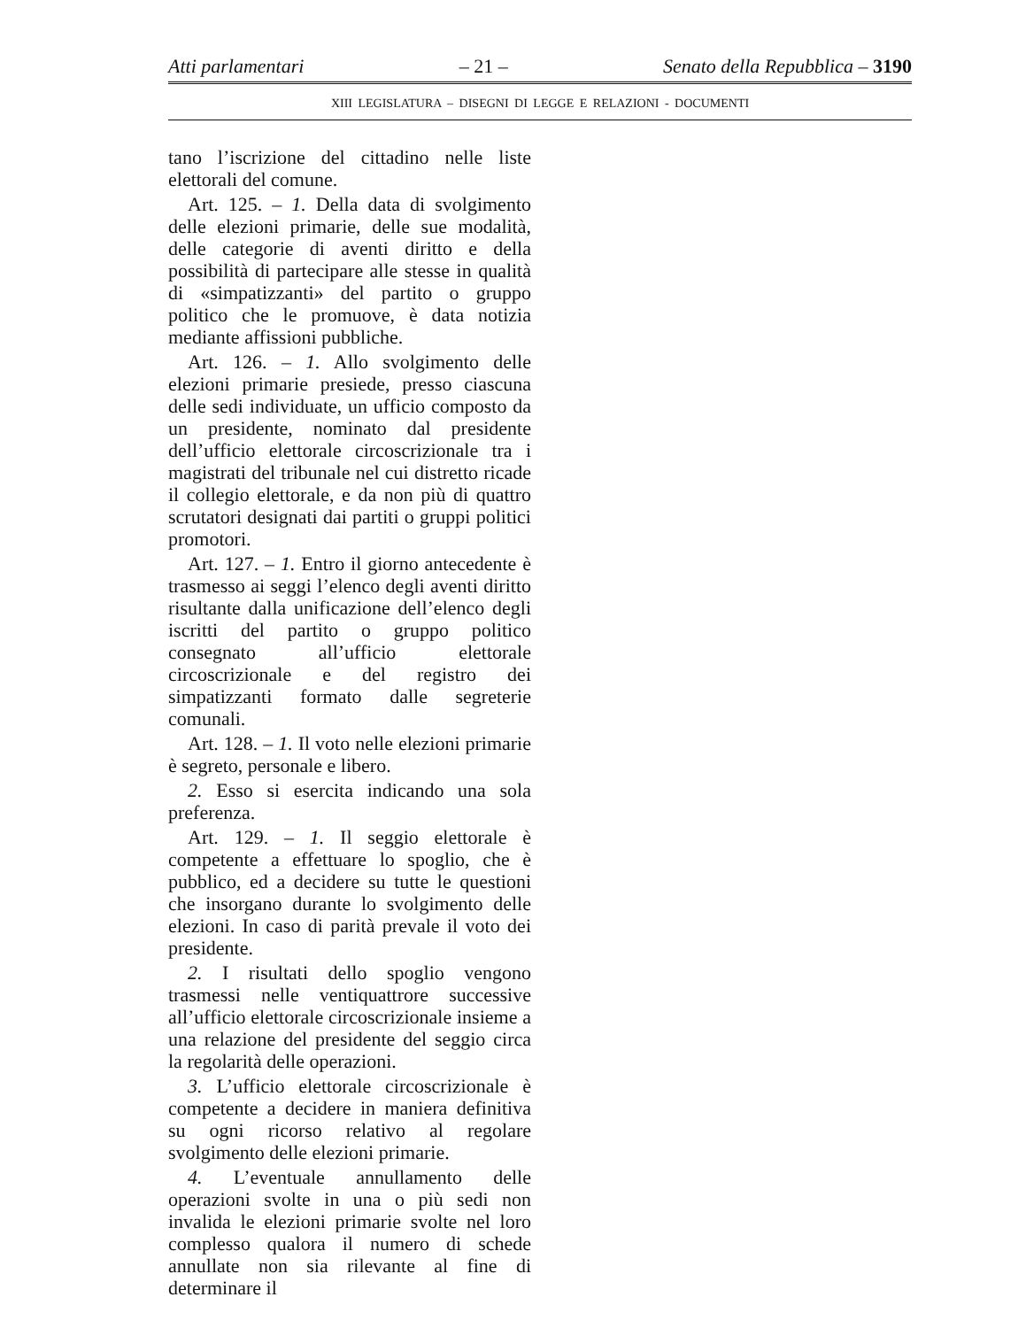Atti parlamentari – 21 – Senato della Repubblica – 3190
XIII LEGISLATURA – DISEGNI DI LEGGE E RELAZIONI - DOCUMENTI
tano l’iscrizione del cittadino nelle liste elettorali del comune.
Art. 125. – 1. Della data di svolgimento delle elezioni primarie, delle sue modalità, delle categorie di aventi diritto e della possibilità di partecipare alle stesse in qualità di «simpatizzanti» del partito o gruppo politico che le promuove, è data notizia mediante affissioni pubbliche.
Art. 126. – 1. Allo svolgimento delle elezioni primarie presiede, presso ciascuna delle sedi individuate, un ufficio composto da un presidente, nominato dal presidente dell’ufficio elettorale circoscrizionale tra i magistrati del tribunale nel cui distretto ricade il collegio elettorale, e da non più di quattro scrutatori designati dai partiti o gruppi politici promotori.
Art. 127. – 1. Entro il giorno antecedente è trasmesso ai seggi l’elenco degli aventi diritto risultante dalla unificazione dell’elenco degli iscritti del partito o gruppo politico consegnato all’ufficio elettorale circoscrizionale e del registro dei simpatizzanti formato dalle segreterie comunali.
Art. 128. – 1. Il voto nelle elezioni primarie è segreto, personale e libero.
2. Esso si esercita indicando una sola preferenza.
Art. 129. – 1. Il seggio elettorale è competente a effettuare lo spoglio, che è pubblico, ed a decidere su tutte le questioni che insorgano durante lo svolgimento delle elezioni. In caso di parità prevale il voto dei presidente.
2. I risultati dello spoglio vengono trasmessi nelle ventiquattrore successive all’ufficio elettorale circoscrizionale insieme a una relazione del presidente del seggio circa la regolarità delle operazioni.
3. L’ufficio elettorale circoscrizionale è competente a decidere in maniera definitiva su ogni ricorso relativo al regolare svolgimento delle elezioni primarie.
4. L’eventuale annullamento delle operazioni svolte in una o più sedi non invalida le elezioni primarie svolte nel loro complesso qualora il numero di schede annullate non sia rilevante al fine di determinare il